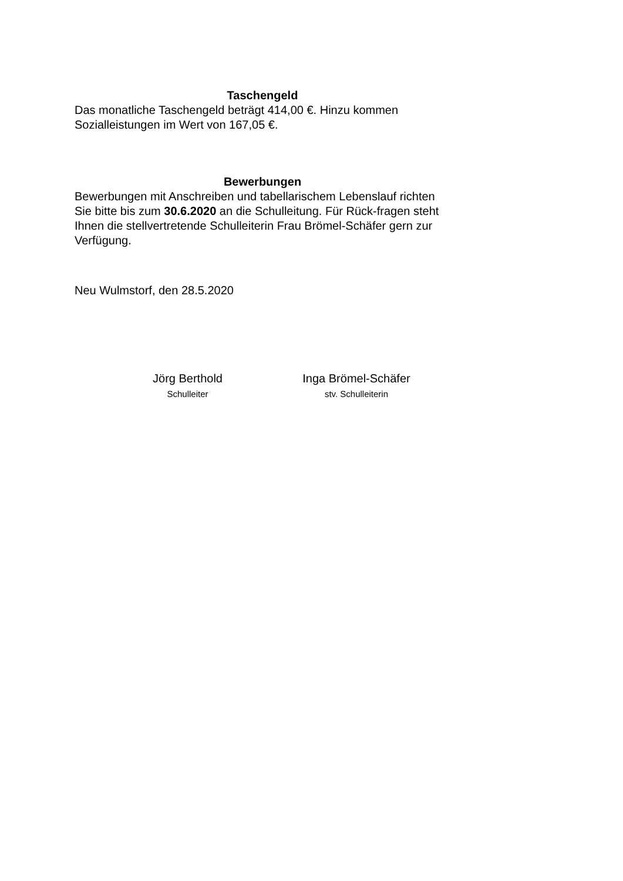Taschengeld
Das monatliche Taschengeld beträgt 414,00 €. Hinzu kommen Sozialleistungen im Wert von 167,05 €.
Bewerbungen
Bewerbungen mit Anschreiben und tabellarischem Lebenslauf richten Sie bitte bis zum 30.6.2020 an die Schulleitung. Für Rück-fragen steht Ihnen die stellvertretende Schulleiterin Frau Brömel-Schäfer gern zur Verfügung.
Neu Wulmstorf, den 28.5.2020
Jörg Berthold
Schulleiter
Inga Brömel-Schäfer
stv. Schulleiterin